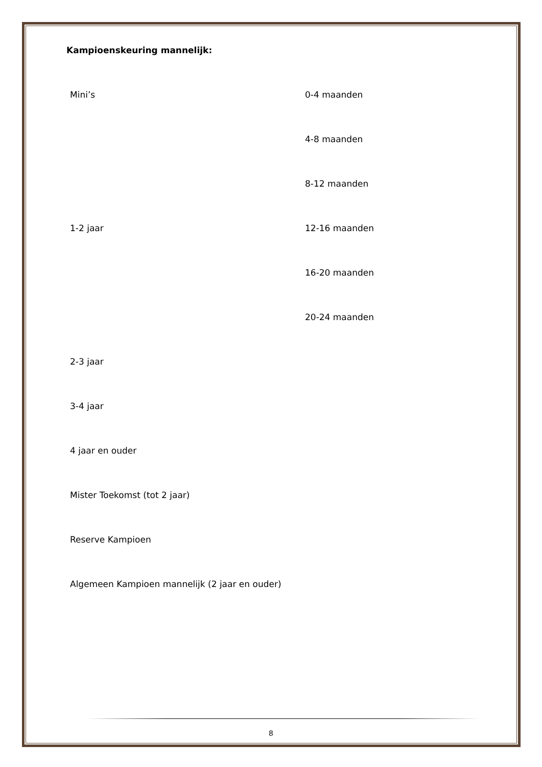Kampioenskeuring mannelijk:
| Mini’s | 0-4 maanden |
| | 4-8 maanden |
| | 8-12 maanden |
| 1-2 jaar | 12-16 maanden |
| | 16-20 maanden |
| | 20-24 maanden |
| 2-3 jaar | |
| 3-4 jaar | |
| 4 jaar en ouder | |
| Mister Toekomst (tot 2 jaar) | |
| Reserve Kampioen | |
| Algemeen Kampioen mannelijk (2 jaar en ouder) | |
8